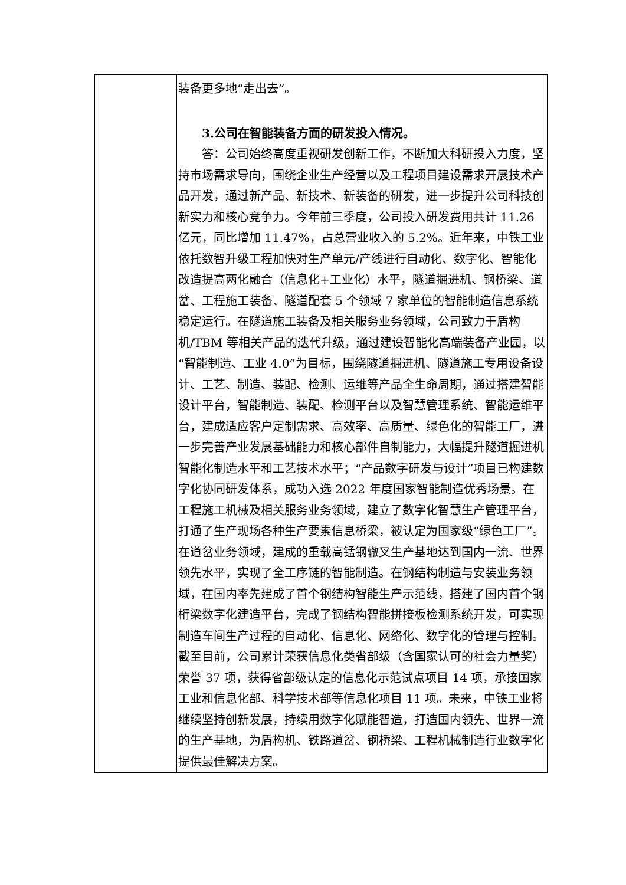| | 装备更多地“走出去”。 3.公司在智能装备方面的研发投入情况。 答：公司始终高度重视研发创新工作，不断加大科研投入力度，坚持市场需求导向，围绕企业生产经营以及工程项目建设需求开展技术产品开发，通过新产品、新技术、新装备的研发，进一步提升公司科技创新实力和核心竞争力。今年前三季度，公司投入研发费用共计 11.26 亿元，同比增加 11.47%，占总营业收入的 5.2%。近年来，中铁工业依托数智升级工程加快对生产单元/产线进行自动化、数字化、智能化改造提高两化融合（信息化+工业化）水平，隧道掘进机、钢桥梁、道岔、工程施工装备、隧道配套 5 个领域 7 家单位的智能制造信息系统稳定运行。在隧道施工装备及相关服务业务领域，公司致力于盾构机/TBM 等相关产品的迭代升级，通过建设智能化高端装备产业园，以“智能制造、工业 4.0”为目标，围绕隧道掘进机、隧道施工专用设备设计、工艺、制造、装配、检测、运维等产品全生命周期，通过搭建智能设计平台，智能制造、装配、检测平台以及智慧管理系统、智能运维平台，建成适应客户定制需求、高效率、高质量、绿色化的智能工厂，进一步完善产业发展基础能力和核心部件自制能力，大幅提升隧道掘进机智能化制造水平和工艺技术水平；“产品数字研发与设计”项目已构建数字化协同研发体系，成功入选 2022 年度国家智能制造优秀场景。在工程施工机械及相关服务业务领域，建立了数字化智慧生产管理平台，打通了生产现场各种生产要素信息桥梁，被认定为国家级“绿色工厂”。在道岔业务领域，建成的重载高锰钢辙叉生产基地达到国内一流、世界领先水平，实现了全工序链的智能制造。在钢结构制造与安装业务领域，在国内率先建成了首个钢结构智能生产示范线，搭建了国内首个钢桁梁数字化建造平台，完成了钢结构智能拼接板检测系统开发，可实现制造车间生产过程的自动化、信息化、网络化、数字化的管理与控制。截至目前，公司累计荣获信息化类省部级（含国家认可的社会力量奖）荣誉 37 项，获得省部级认定的信息化示范试点项目 14 项，承接国家工业和信息化部、科学技术部等信息化项目 11 项。未来，中铁工业将继续坚持创新发展，持续用数字化赋能智造，打造国内领先、世界一流的生产基地，为盾构机、铁路道岔、钢桥梁、工程机械制造行业数字化提供最佳解决方案。 |